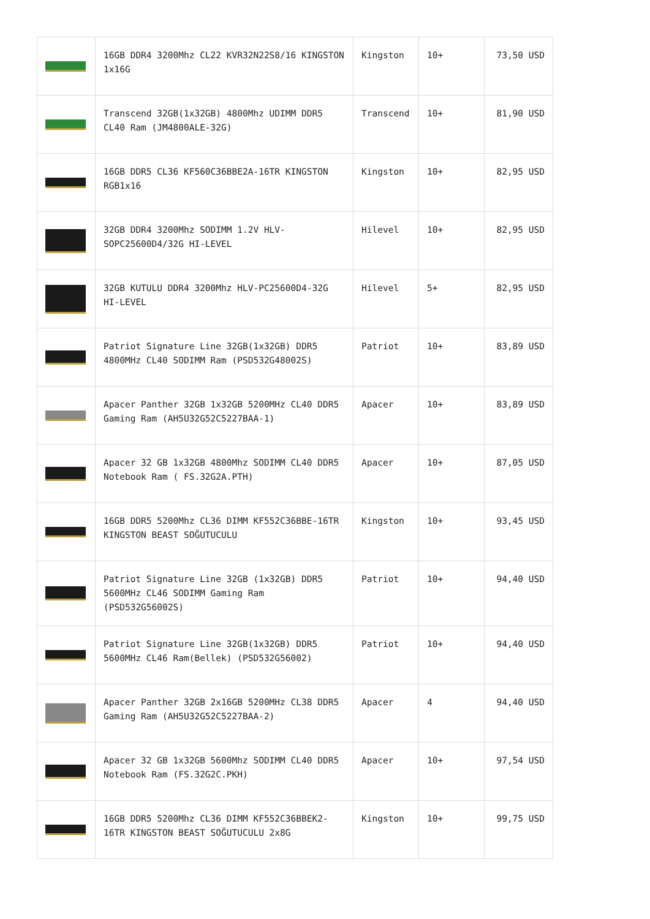| | 16GB DDR4 3200Mhz CL22 KVR32N22S8/16 KINGSTON 1x16G | Kingston | 10+ | 73,50 USD |
| | Transcend 32GB(1x32GB) 4800Mhz UDIMM DDR5 CL40 Ram (JM4800ALE-32G) | Transcend | 10+ | 81,90 USD |
| | 16GB DDR5 CL36 KF560C36BBE2A-16TR KINGSTON RGB1x16 | Kingston | 10+ | 82,95 USD |
| | 32GB DDR4 3200Mhz SODIMM 1.2V HLV-SOPC25600D4/32G HI-LEVEL | Hilevel | 10+ | 82,95 USD |
| | 32GB KUTULU DDR4 3200Mhz HLV-PC25600D4-32G HI-LEVEL | Hilevel | 5+ | 82,95 USD |
| | Patriot Signature Line 32GB(1x32GB) DDR5 4800MHz CL40 SODIMM Ram (PSD532G48002S) | Patriot | 10+ | 83,89 USD |
| | Apacer Panther 32GB 1x32GB 5200MHz CL40 DDR5 Gaming Ram (AH5U32G52C5227BAA-1) | Apacer | 10+ | 83,89 USD |
| | Apacer 32 GB 1x32GB 4800Mhz SODIMM CL40 DDR5 Notebook Ram ( FS.32G2A.PTH) | Apacer | 10+ | 87,05 USD |
| | 16GB DDR5 5200Mhz CL36 DIMM KF552C36BBE-16TR KINGSTON BEAST SOĞUTUCULU | Kingston | 10+ | 93,45 USD |
| | Patriot Signature Line 32GB (1x32GB) DDR5 5600MHz CL46 SODIMM Gaming Ram (PSD532G56002S) | Patriot | 10+ | 94,40 USD |
| | Patriot Signature Line 32GB(1x32GB) DDR5 5600MHz CL46 Ram(Bellek) (PSD532G56002) | Patriot | 10+ | 94,40 USD |
| | Apacer Panther 32GB 2x16GB 5200MHz CL38 DDR5 Gaming Ram (AH5U32G52C5227BAA-2) | Apacer | 4 | 94,40 USD |
| | Apacer 32 GB 1x32GB 5600Mhz SODIMM CL40 DDR5 Notebook Ram (FS.32G2C.PKH) | Apacer | 10+ | 97,54 USD |
| | 16GB DDR5 5200Mhz CL36 DIMM KF552C36BBEK2-16TR KINGSTON BEAST SOĞUTUCULU 2x8G | Kingston | 10+ | 99,75 USD |